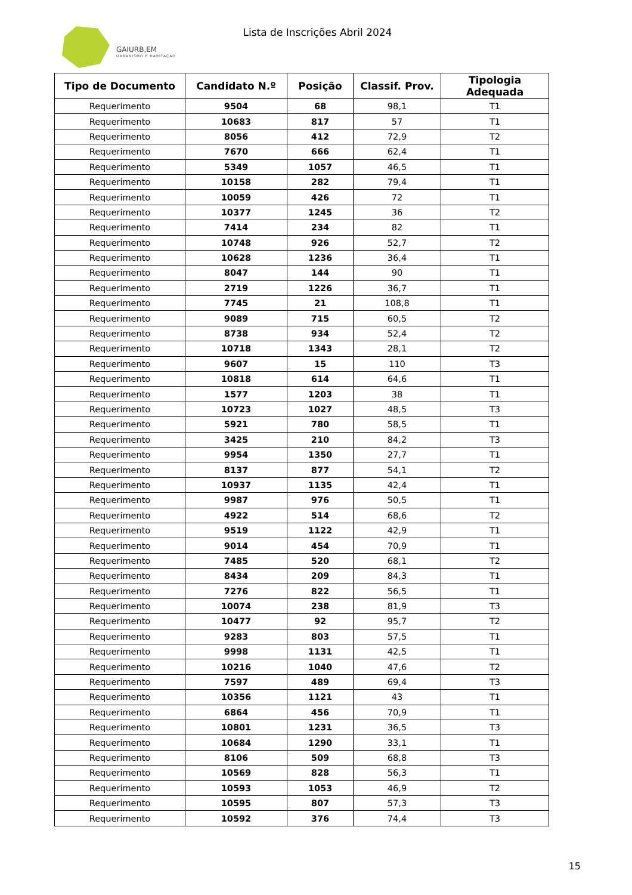GAIURB,EM
URBANISMO E HABITAÇÃO
Lista de Inscrições Abril 2024
| Tipo de Documento | Candidato N.º | Posição | Classif. Prov. | Tipologia Adequada |
| --- | --- | --- | --- | --- |
| Requerimento | 9504 | 68 | 98,1 | T1 |
| Requerimento | 10683 | 817 | 57 | T1 |
| Requerimento | 8056 | 412 | 72,9 | T2 |
| Requerimento | 7670 | 666 | 62,4 | T1 |
| Requerimento | 5349 | 1057 | 46,5 | T1 |
| Requerimento | 10158 | 282 | 79,4 | T1 |
| Requerimento | 10059 | 426 | 72 | T1 |
| Requerimento | 10377 | 1245 | 36 | T2 |
| Requerimento | 7414 | 234 | 82 | T1 |
| Requerimento | 10748 | 926 | 52,7 | T2 |
| Requerimento | 10628 | 1236 | 36,4 | T1 |
| Requerimento | 8047 | 144 | 90 | T1 |
| Requerimento | 2719 | 1226 | 36,7 | T1 |
| Requerimento | 7745 | 21 | 108,8 | T1 |
| Requerimento | 9089 | 715 | 60,5 | T2 |
| Requerimento | 8738 | 934 | 52,4 | T2 |
| Requerimento | 10718 | 1343 | 28,1 | T2 |
| Requerimento | 9607 | 15 | 110 | T3 |
| Requerimento | 10818 | 614 | 64,6 | T1 |
| Requerimento | 1577 | 1203 | 38 | T1 |
| Requerimento | 10723 | 1027 | 48,5 | T3 |
| Requerimento | 5921 | 780 | 58,5 | T1 |
| Requerimento | 3425 | 210 | 84,2 | T3 |
| Requerimento | 9954 | 1350 | 27,7 | T1 |
| Requerimento | 8137 | 877 | 54,1 | T2 |
| Requerimento | 10937 | 1135 | 42,4 | T1 |
| Requerimento | 9987 | 976 | 50,5 | T1 |
| Requerimento | 4922 | 514 | 68,6 | T2 |
| Requerimento | 9519 | 1122 | 42,9 | T1 |
| Requerimento | 9014 | 454 | 70,9 | T1 |
| Requerimento | 7485 | 520 | 68,1 | T2 |
| Requerimento | 8434 | 209 | 84,3 | T1 |
| Requerimento | 7276 | 822 | 56,5 | T1 |
| Requerimento | 10074 | 238 | 81,9 | T3 |
| Requerimento | 10477 | 92 | 95,7 | T2 |
| Requerimento | 9283 | 803 | 57,5 | T1 |
| Requerimento | 9998 | 1131 | 42,5 | T1 |
| Requerimento | 10216 | 1040 | 47,6 | T2 |
| Requerimento | 7597 | 489 | 69,4 | T3 |
| Requerimento | 10356 | 1121 | 43 | T1 |
| Requerimento | 6864 | 456 | 70,9 | T1 |
| Requerimento | 10801 | 1231 | 36,5 | T3 |
| Requerimento | 10684 | 1290 | 33,1 | T1 |
| Requerimento | 8106 | 509 | 68,8 | T3 |
| Requerimento | 10569 | 828 | 56,3 | T1 |
| Requerimento | 10593 | 1053 | 46,9 | T2 |
| Requerimento | 10595 | 807 | 57,3 | T3 |
| Requerimento | 10592 | 376 | 74,4 | T3 |
15